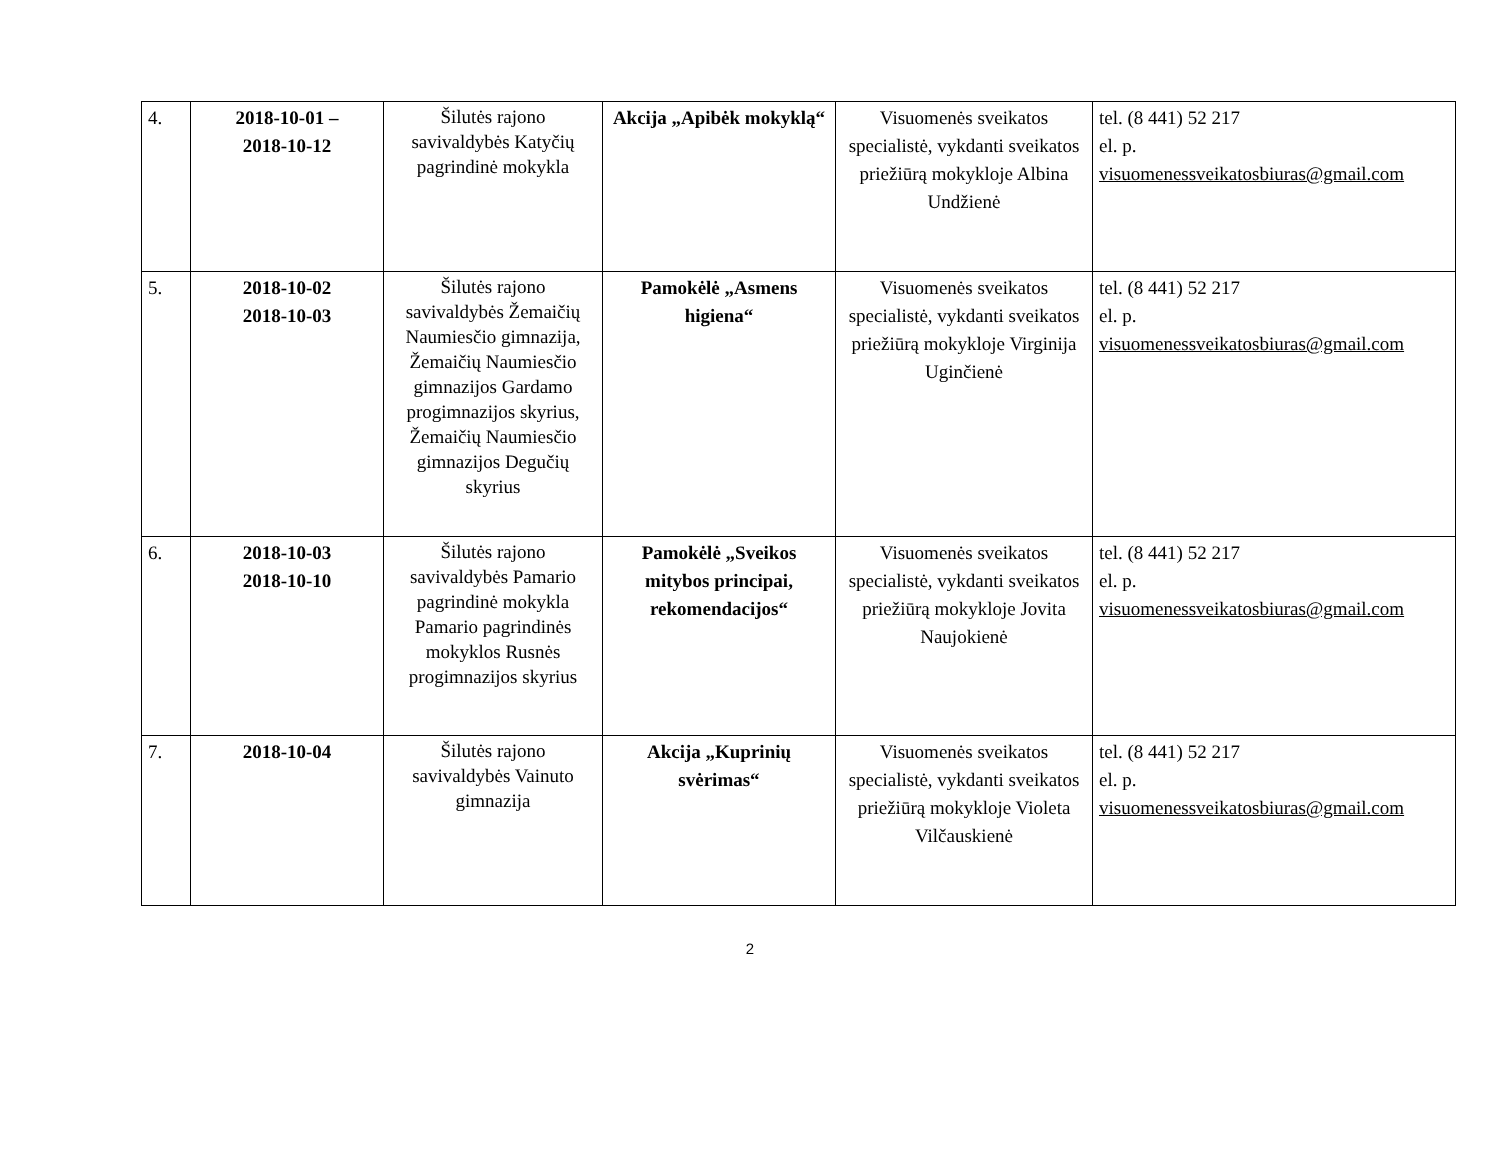| 4. | 2018-10-01 – 2018-10-12 | Šilutės rajono savivaldybės Katyčių pagrindinė mokykla | Akcija „Apibėk mokyklą“ | Visuomenės sveikatos specialistė, vykdanti sveikatos priežiūrą mokykloje Albina Undžienė | tel. (8 441) 52 217 el. p. visuomenessveikatosbiuras@gmail.com |
| 5. | 2018-10-02 2018-10-03 | Šilutės rajono savivaldybės Žemaičių Naumiesčio gimnazija, Žemaičių Naumiesčio gimnazijos Gardamo progimnazijos skyrius, Žemaičių Naumiesčio gimnazijos Degučių skyrius | Pamokėlė „Asmens higiena“ | Visuomenės sveikatos specialistė, vykdanti sveikatos priežiūrą mokykloje Virginija Uginčienė | tel. (8 441) 52 217 el. p. visuomenessveikatosbiuras@gmail.com |
| 6. | 2018-10-03 2018-10-10 | Šilutės rajono savivaldybės Pamario pagrindinė mokykla Pamario pagrindinės mokyklos Rusnės progimnazijos skyrius | Pamokėlė „Sveikos mitybos principai, rekomendacijos“ | Visuomenės sveikatos specialistė, vykdanti sveikatos priežiūrą mokykloje Jovita Naujokienė | tel. (8 441) 52 217 el. p. visuomenessveikatosbiuras@gmail.com |
| 7. | 2018-10-04 | Šilutės rajono savivaldybės Vainuto gimnazija | Akcija „Kuprinių svėrimas“ | Visuomenės sveikatos specialistė, vykdanti sveikatos priežiūrą mokykloje Violeta Vilčauskienė | tel. (8 441) 52 217 el. p. visuomenessveikatosbiuras@gmail.com |
2